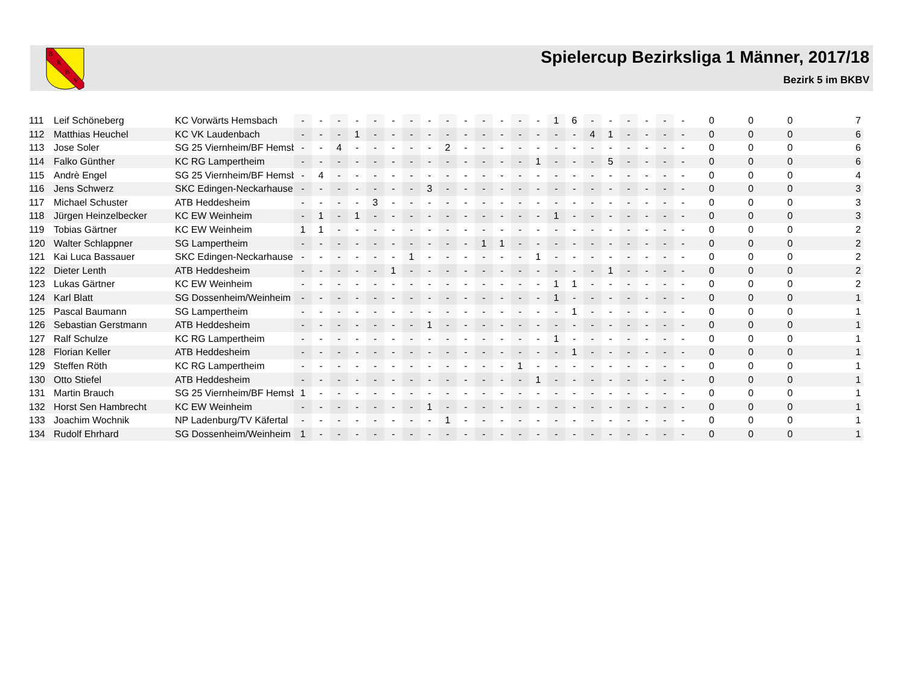B
K
B
V
Spielercup Bezirksliga 1 Männer, 2017/18
Bezirk 5 im BKBV
| 111 | Leif Schöneberg | KC Vorwärts Hemsbach | - | - | - | - | - | - | - | - | - | - | - | - | - | - | 1 | 6 | - | - | - | - | - | - | 0 | 0 | 0 | 7 |
| 112 | Matthias Heuchel | KC VK Laudenbach | - | - | - | 1 | - | - | - | - | - | - | - | - | - | - | - | - | 4 | 1 | - | - | - | - | 0 | 0 | 0 | 6 |
| 113 | Jose Soler | SG 25 Viernheim/BF Hemsb | - | - | 4 | - | - | - | - | - | 2 | - | - | - | - | - | - | - | - | - | - | - | - | - | 0 | 0 | 0 | 6 |
| 114 | Falko Günther | KC RG Lampertheim | - | - | - | - | - | - | - | - | - | - | - | - | - | 1 | - | - | - | 5 | - | - | - | - | 0 | 0 | 0 | 6 |
| 115 | Andrè Engel | SG 25 Viernheim/BF Hemsb | - | 4 | - | - | - | - | - | - | - | - | - | - | - | - | - | - | - | - | - | - | - | - | 0 | 0 | 0 | 4 |
| 116 | Jens Schwerz | SKC Edingen-Neckarhause | - | - | - | - | - | - | - | 3 | - | - | - | - | - | - | - | - | - | - | - | - | - | - | 0 | 0 | 0 | 3 |
| 117 | Michael Schuster | ATB Heddesheim | - | - | - | - | 3 | - | - | - | - | - | - | - | - | - | - | - | - | - | - | - | - | - | 0 | 0 | 0 | 3 |
| 118 | Jürgen Heinzelbecker | KC EW Weinheim | - | 1 | - | 1 | - | - | - | - | - | - | - | - | - | - | 1 | - | - | - | - | - | - | - | 0 | 0 | 0 | 3 |
| 119 | Tobias Gärtner | KC EW Weinheim | 1 | 1 | - | - | - | - | - | - | - | - | - | - | - | - | - | - | - | - | - | - | - | - | 0 | 0 | 0 | 2 |
| 120 | Walter Schlappner | SG Lampertheim | - | - | - | - | - | - | - | - | - | - | 1 | 1 | - | - | - | - | - | - | - | - | - | - | 0 | 0 | 0 | 2 |
| 121 | Kai Luca Bassauer | SKC Edingen-Neckarhause | - | - | - | - | - | - | 1 | - | - | - | - | - | - | 1 | - | - | - | - | - | - | - | - | 0 | 0 | 0 | 2 |
| 122 | Dieter Lenth | ATB Heddesheim | - | - | - | - | - | 1 | - | - | - | - | - | - | - | - | - | - | - | 1 | - | - | - | - | 0 | 0 | 0 | 2 |
| 123 | Lukas Gärtner | KC EW Weinheim | - | - | - | - | - | - | - | - | - | - | - | - | - | - | 1 | 1 | - | - | - | - | - | - | 0 | 0 | 0 | 2 |
| 124 | Karl Blatt | SG Dossenheim/Weinheim | - | - | - | - | - | - | - | - | - | - | - | - | - | - | 1 | - | - | - | - | - | - | - | 0 | 0 | 0 | 1 |
| 125 | Pascal Baumann | SG Lampertheim | - | - | - | - | - | - | - | - | - | - | - | - | - | - | - | 1 | - | - | - | - | - | - | 0 | 0 | 0 | 1 |
| 126 | Sebastian Gerstmann | ATB Heddesheim | - | - | - | - | - | - | - | 1 | - | - | - | - | - | - | - | - | - | - | - | - | - | - | 0 | 0 | 0 | 1 |
| 127 | Ralf Schulze | KC RG Lampertheim | - | - | - | - | - | - | - | - | - | - | - | - | - | - | 1 | - | - | - | - | - | - | - | 0 | 0 | 0 | 1 |
| 128 | Florian Keller | ATB Heddesheim | - | - | - | - | - | - | - | - | - | - | - | - | - | - | - | 1 | - | - | - | - | - | - | 0 | 0 | 0 | 1 |
| 129 | Steffen Röth | KC RG Lampertheim | - | - | - | - | - | - | - | - | - | - | - | - | 1 | - | - | - | - | - | - | - | - | - | 0 | 0 | 0 | 1 |
| 130 | Otto Stiefel | ATB Heddesheim | - | - | - | - | - | - | - | - | - | - | - | - | - | 1 | - | - | - | - | - | - | - | - | 0 | 0 | 0 | 1 |
| 131 | Martin Brauch | SG 25 Viernheim/BF Hemsb | 1 | - | - | - | - | - | - | - | - | - | - | - | - | - | - | - | - | - | - | - | - | - | 0 | 0 | 0 | 1 |
| 132 | Horst Sen Hambrecht | KC EW Weinheim | - | - | - | - | - | - | - | 1 | - | - | - | - | - | - | - | - | - | - | - | - | - | - | 0 | 0 | 0 | 1 |
| 133 | Joachim Wochnik | NP Ladenburg/TV Käfertal | - | - | - | - | - | - | - | - | 1 | - | - | - | - | - | - | - | - | - | - | - | - | - | 0 | 0 | 0 | 1 |
| 134 | Rudolf Ehrhard | SG Dossenheim/Weinheim | 1 | - | - | - | - | - | - | - | - | - | - | - | - | - | - | - | - | - | - | - | - | - | 0 | 0 | 0 | 1 |